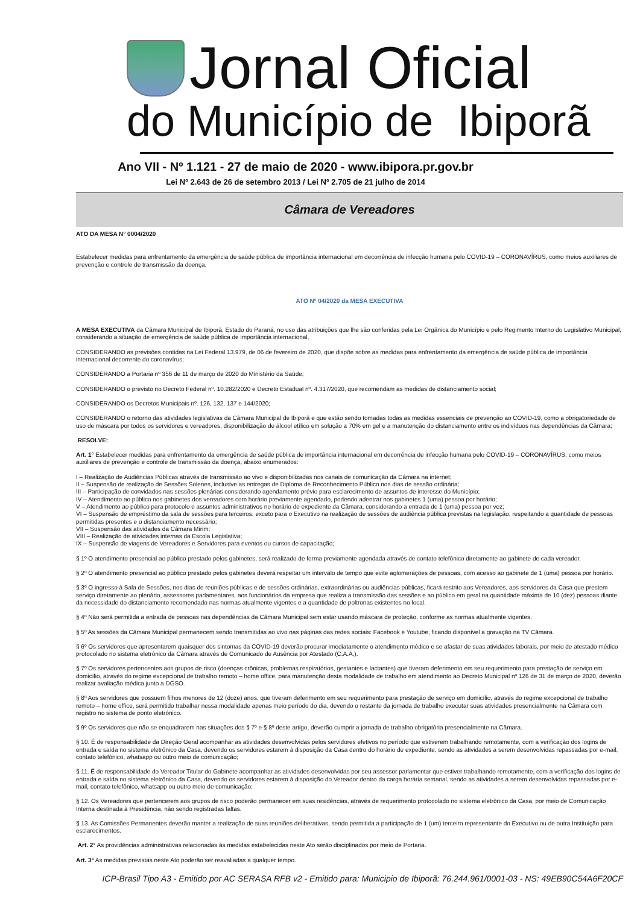Jornal Oficial
do Município de Ibiporã
Ano VII - Nº 1.121 - 27 de maio de 2020 - www.ibipora.pr.gov.br
Lei Nº 2.643 de 26 de setembro 2013 / Lei Nº 2.705 de 21 julho de 2014
Câmara de Vereadores
ATO DA MESA N° 0004/2020
Estabelecer medidas para enfrentamento da emergência de saúde pública de importância internacional em decorrência de infecção humana pelo COVID-19 – CORONAVÍRUS, como meios auxiliares de prevenção e controle de transmissão da doença.
ATO Nº 04/2020 da MESA EXECUTIVA
A MESA EXECUTIVA da Câmara Municipal de Ibiporã, Estado do Paraná, no uso das atribuições que lhe são conferidas pela Lei Orgânica do Município e pelo Regimento Interno do Legislativo Municipal, considerando a situação de emergência de saúde pública de importância internacional,
CONSIDERANDO as previsões contidas na Lei Federal 13.979, de 06 de fevereiro de 2020, que dispõe sobre as medidas para enfrentamento da emergência de saúde pública de importância internacional decorrente do coronavírus;
CONSIDERANDO a Portaria nº 356 de 11 de março de 2020 do Ministério da Saúde;
CONSIDERANDO o previsto no Decreto Federal nº. 10.282/2020 e Decreto Estadual nº. 4.317/2020, que recomendam as medidas de distanciamento social;
CONSIDERANDO os Decretos Municipais nº. 126, 132, 137 e 144/2020;
CONSIDERANDO o retorno das atividades legislativas da Câmara Municipal de Ibiporã e que estão sendo tomadas todas as medidas essenciais de prevenção ao COVID-19, como a obrigatoriedade de uso de máscara por todos os servidores e vereadores, disponibilização de álcool etílico em solução a 70% em gel e a manutenção do distanciamento entre os indivíduos nas dependências da Câmara;
RESOLVE:
Art. 1° Estabelecer medidas para enfrentamento da emergência de saúde pública de importância internacional em decorrência de infecção humana pelo COVID-19 – CORONAVÍRUS, como meios auxiliares de prevenção e controle de transmissão da doença, abaixo enumerados:
I – Realização de Audiências Públicas através de transmissão ao vivo e disponibilizadas nos canais de comunicação da Câmara na internet;
II – Suspensão de realização de Sessões Solenes, inclusive as entregas de Diploma de Reconhecimento Público nos dias de sessão ordinária;
III – Participação de convidados nas sessões plenárias considerando agendamento prévio para esclarecimento de assuntos de interesse do Município;
IV – Atendimento ao público nos gabinetes dos vereadores com horário previamente agendado, podendo adentrar nos gabinetes 1 (uma) pessoa por horário;
V – Atendimento ao público para protocolo e assuntos administrativos no horário de expediente da Câmara, considerando a entrada de 1 (uma) pessoa por vez;
VI – Suspensão de empréstimo da sala de sessões para terceiros, exceto para o Executivo na realização de sessões de audiência pública previstas na legislação, respeitando a quantidade de pessoas permitidas presentes e o distanciamento necessário;
VII – Suspensão das atividades da Câmara Mirim;
VIII – Realização de atividades internas da Escola Legislativa;
IX – Suspensão de viagens de Vereadores e Servidores para eventos ou cursos de capacitação;
§ 1º O atendimento presencial ao público prestado pelos gabinetes, será realizado de forma previamente agendada através de contato telefônico diretamente ao gabinete de cada vereador.
§ 2º O atendimento presencial ao público prestado pelos gabinetes deverá respeitar um intervalo de tempo que evite aglomerações de pessoas, com acesso ao gabinete de 1 (uma) pessoa por horário.
§ 3º O ingresso à Sala de Sessões, nos dias de reuniões públicas e de sessões ordinárias, extraordinárias ou audiências públicas, ficará restrito aos Vereadores, aos servidores da Casa que prestem serviço diretamente ao plenário, assessores parlamentares, aos funcionários da empresa que realiza a transmissão das sessões e ao público em geral na quantidade máxima de 10 (dez) pessoas diante da necessidade do distanciamento recomendado nas normas atualmente vigentes e a quantidade de poltronas existentes no local.
§ 4º Não será permitida a entrada de pessoas nas dependências da Câmara Municipal sem estar usando máscara de proteção, conforme as normas atualmente vigentes.
§ 5º As sessões da Câmara Municipal permanecem sendo transmitidas ao vivo nas páginas das redes sociais: Facebook e Youtube, ficando disponível a gravação na TV Câmara.
§ 6º Os servidores que apresentarem quaisquer dos sintomas da COVID-19 deverão procurar imediatamente o atendimento médico e se afastar de suas atividades laborais, por meio de atestado médico protocolado no sistema eletrônico da Câmara através de Comunicado de Ausência por Atestado (C.A.A.).
§ 7º Os servidores pertencentes aos grupos de risco (doenças crônicas, problemas respiratórios, gestantes e lactantes) que tiveram deferimento em seu requerimento para prestação de serviço em domicílio, através do regime excepcional de trabalho remoto – home office, para manutenção desta modalidade de trabalho em atendimento ao Decreto Municipal nº 126 de 31 de março de 2020, deverão realizar avaliação médica junto a DGSO.
§ 8º Aos servidores que possuem filhos menores de 12 (doze) anos, que tiveram deferimento em seu requerimento para prestação de serviço em domicílio, através do regime excepcional de trabalho remoto – home office, será permitido trabalhar nessa modalidade apenas meio período do dia, devendo o restante da jornada de trabalho executar suas atividades presencialmente na Câmara com registro no sistema de ponto eletrônico.
§ 9º Os servidores que não se enquadrarem nas situações dos § 7º e § 8º deste artigo, deverão cumprir a jornada de trabalho obrigatória presencialmente na Câmara.
§ 10. É de responsabilidade da Direção Geral acompanhar as atividades desenvolvidas pelos servidores efetivos no período que estiverem trabalhando remotamente, com a verificação dos logins de entrada e saída no sistema eletrônico da Casa, devendo os servidores estarem à disposição da Casa dentro do horário de expediente, sendo as atividades a serem desenvolvidas repassadas por e-mail, contato telefônico, whatsapp ou outro meio de comunicação;
§ 11. É de responsabilidade do Vereador Titular do Gabinete acompanhar as atividades desenvolvidas por seu assessor parlamentar que estiver trabalhando remotamente, com a verificação dos logins de entrada e saída no sistema eletrônico da Casa, devendo os servidores estarem à disposição do Vereador dentro da carga horária semanal, sendo as atividades a serem desenvolvidas repassadas por e-mail, contato telefônico, whatsapp ou outro meio de comunicação;
§ 12. Os Vereadores que pertencerem aos grupos de risco poderão permanecer em suas residências, através de requerimento protocolado no sistema eletrônico da Casa, por meio de Comunicação Interna destinada à Presidência, não sendo registradas faltas.
§ 13. As Comissões Permanentes deverão manter a realização de suas reuniões deliberativas, sendo permitida a participação de 1 (um) terceiro representante do Executivo ou de outra Instituição para esclarecimentos.
Art. 2° As providências administrativas relacionadas às medidas estabelecidas neste Ato serão disciplinados por meio de Portaria.
Art. 3° As medidas previstas neste Ato poderão ser reavaliadas a qualquer tempo.
ICP-Brasil Tipo A3 - Emitido por AC SERASA RFB v2 - Emitido para: Municipio de Ibiporã: 76.244.961/0001-03 - NS: 49EB90C54A6F20CF